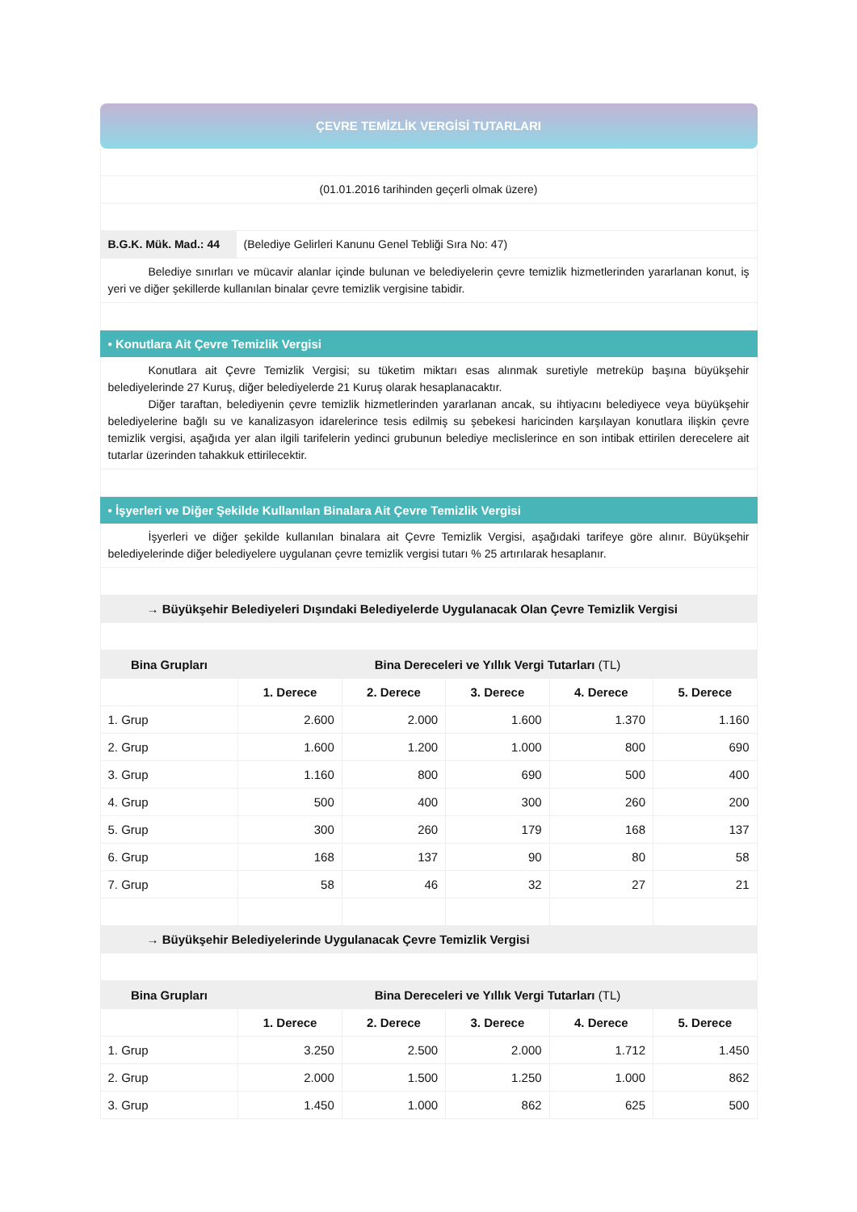ÇEVRE TEMİZLİK VERGİSİ TUTARLARI
(01.01.2016 tarihinden geçerli olmak üzere)
B.G.K. Mük. Mad.: 44
(Belediye Gelirleri Kanunu Genel Tebliği Sıra No: 47)
Belediye sınırları ve mücavir alanlar içinde bulunan ve belediyelerin çevre temizlik hizmetlerinden yararlanan konut, iş yeri ve diğer şekillerde kullanılan binalar çevre temizlik vergisine tabidir.
• Konutlara Ait Çevre Temizlik Vergisi
Konutlara ait Çevre Temizlik Vergisi; su tüketim miktarı esas alınmak suretiyle metreküp başına büyükşehir belediyelerinde 27 Kuruş, diğer belediyelerde 21 Kuruş olarak hesaplanacaktır.
Diğer taraftan, belediyenin çevre temizlik hizmetlerinden yararlanan ancak, su ihtiyacını belediyece veya büyükşehir belediyelerine bağlı su ve kanalizasyon idarelerince tesis edilmiş su şebekesi haricinden karşılayan konutlara ilişkin çevre temizlik vergisi, aşağıda yer alan ilgili tarifelerin yedinci grubunun belediye meclislerince en son intibak ettirilen derecelere ait tutarlar üzerinden tahakkuk ettirilecektir.
• İşyerleri ve Diğer Şekilde Kullanılan Binalara Ait Çevre Temizlik Vergisi
İşyerleri ve diğer şekilde kullanılan binalara ait Çevre Temizlik Vergisi, aşağıdaki tarifeye göre alınır. Büyükşehir belediyelerinde diğer belediyelere uygulanan çevre temizlik vergisi tutarı % 25 artırılarak hesaplanır.
→ Büyükşehir Belediyeleri Dışındaki Belediyelerde Uygulanacak Olan Çevre Temizlik Vergisi
| Bina Grupları | Bina Dereceleri ve Yıllık Vergi Tutarları (TL) | | | | |
| --- | --- | --- | --- | --- | --- |
| | 1. Derece | 2. Derece | 3. Derece | 4. Derece | 5. Derece |
| 1. Grup | 2.600 | 2.000 | 1.600 | 1.370 | 1.160 |
| 2. Grup | 1.600 | 1.200 | 1.000 | 800 | 690 |
| 3. Grup | 1.160 | 800 | 690 | 500 | 400 |
| 4. Grup | 500 | 400 | 300 | 260 | 200 |
| 5. Grup | 300 | 260 | 179 | 168 | 137 |
| 6. Grup | 168 | 137 | 90 | 80 | 58 |
| 7. Grup | 58 | 46 | 32 | 27 | 21 |
→ Büyükşehir Belediyelerinde Uygulanacak Çevre Temizlik Vergisi
| Bina Grupları | Bina Dereceleri ve Yıllık Vergi Tutarları (TL) | | | | |
| --- | --- | --- | --- | --- | --- |
| | 1. Derece | 2. Derece | 3. Derece | 4. Derece | 5. Derece |
| 1. Grup | 3.250 | 2.500 | 2.000 | 1.712 | 1.450 |
| 2. Grup | 2.000 | 1.500 | 1.250 | 1.000 | 862 |
| 3. Grup | 1.450 | 1.000 | 862 | 625 | 500 |